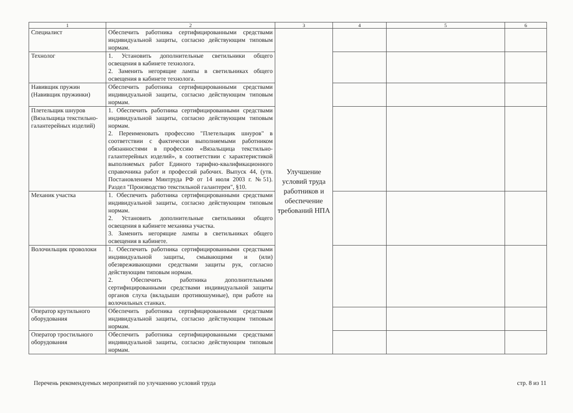| 1 | 2 | 3 | 4 | 5 | 6 |
| --- | --- | --- | --- | --- | --- |
| Специалист | Обеспечить работника сертифицированными средствами индивидуальной защиты, согласно действующим типовым нормам. | Улучшение условий труда работников и обеспечение требований НПА | | | |
| Технолог | 1. Установить дополнительные светильники общего освещения в кабинете технолога. 2. Заменить негорящие лампы в светильниках общего освещения в кабинете технолога. | | | | |
| Навивщик пружин (Навивщик пружинки) | Обеспечить работника сертифицированными средствами индивидуальной защиты, согласно действующим типовым нормам. | | | | |
| Плетельщик шнуров (Вязальщица текстильно-галантерейных изделий) | 1. Обеспечить работника сертифицированными средствами индивидуальной защиты, согласно действующим типовым нормам. 2. Переименовать профессию "Плетельщик шнуров" в соответствии с фактически выполняемыми работником обязанностями в профессию «Вязальщица текстильно-галантерейных изделий», в соответствии с характеристикой выполняемых работ Единого тарифно-квалификационного справочника работ и профессий рабочих. Выпуск 44, (утв. Постановлением Минтруда РФ от 14 июля 2003 г. №51). Раздел "Производство текстильной галантереи", §10. | | | | |
| Механик участка | 1. Обеспечить работника сертифицированными средствами индивидуальной защиты, согласно действующим типовым нормам. 2. Установить дополнительные светильники общего освещения в кабинете механика участка. 3. Заменить негорящие лампы в светильниках общего освещения в кабинете. | | | | |
| Волочильщик проволоки | 1. Обеспечить работника сертифицированными средствами индивидуальной защиты, смывающими и (или) обезвреживающими средствами защиты рук, согласно действующим типовым нормам. 2. Обеспечить работника дополнительными сертифицированными средствами индивидуальной защиты органов слуха (вкладыши противошумные), при работе на волочильных станках. | | | | |
| Оператор крутильного оборудования | Обеспечить работника сертифицированными средствами индивидуальной защиты, согласно действующим типовым нормам. | | | | |
| Оператор тростильного оборудования | Обеспечить работника сертифицированными средствами индивидуальной защиты, согласно действующим типовым нормам. | | | | |
Перечень рекомендуемых мероприятий по улучшению условий труда стр. 8 из 11